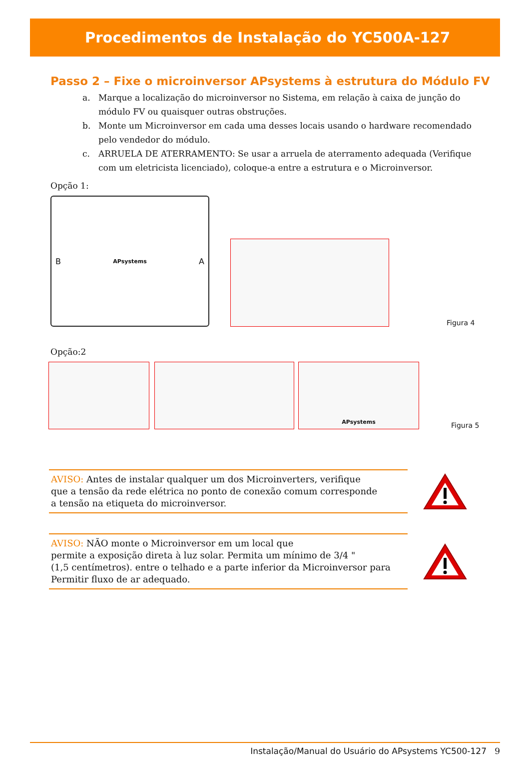Procedimentos de Instalação do YC500A-127
Passo 2 – Fixe o microinversor APsystems à estrutura do Módulo FV
a. Marque a localização do microinversor no Sistema, em relação à caixa de junção do módulo FV ou quaisquer outras obstruções.
b. Monte um Microinversor em cada uma desses locais usando o hardware recomendado pelo vendedor do módulo.
c. ARRUELA DE ATERRAMENTO: Se usar a arruela de aterramento adequada (Verifique com um eletricista licenciado), coloque-a entre a estrutura e o Microinversor.
Opção 1:
B APsystems A
Figura 4
Opção:2
APsystems
Figura 5
AVISO: Antes de instalar qualquer um dos Microinverters, verifique
que a tensão da rede elétrica no ponto de conexão comum corresponde
a tensão na etiqueta do microinversor.
AVISO: NÃO monte o Microinversor em um local que
permite a exposição direta à luz solar. Permita um mínimo de 3/4 "
(1,5 centímetros). entre o telhado e a parte inferior da Microinversor para
Permitir fluxo de ar adequado.
Instalação/Manual do Usuário do APsystems YC500-127 9